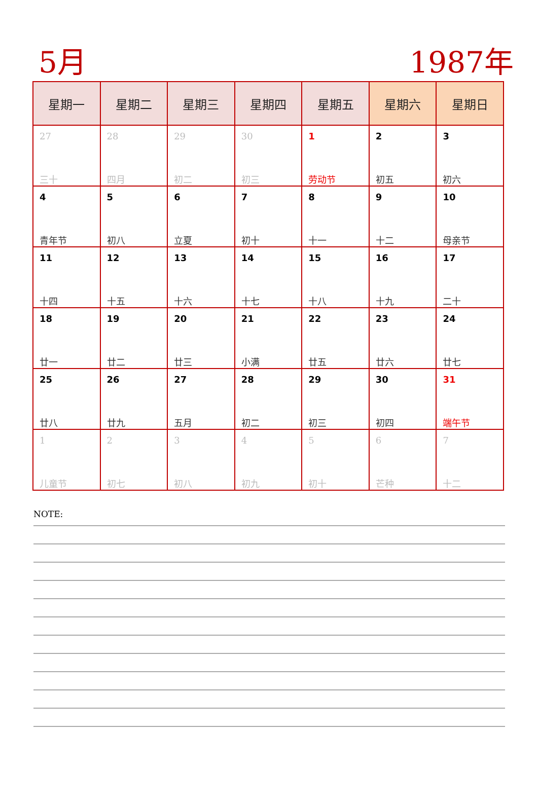5月 1987年
| 星期一 | 星期二 | 星期三 | 星期四 | 星期五 | 星期六 | 星期日 |
| --- | --- | --- | --- | --- | --- | --- |
| 27 三十 | 28 四月 | 29 初二 | 30 初三 | 1 劳动节 | 2 初五 | 3 初六 |
| 4 青年节 | 5 初八 | 6 立夏 | 7 初十 | 8 十一 | 9 十二 | 10 母亲节 |
| 11 十四 | 12 十五 | 13 十六 | 14 十七 | 15 十八 | 16 十九 | 17 二十 |
| 18 廿一 | 19 廿二 | 20 廿三 | 21 小满 | 22 廿五 | 23 廿六 | 24 廿七 |
| 25 廿八 | 26 廿九 | 27 五月 | 28 初二 | 29 初三 | 30 初四 | 31 端午节 |
| 1 儿童节 | 2 初七 | 3 初八 | 4 初九 | 5 初十 | 6 芒种 | 7 十二 |
NOTE: